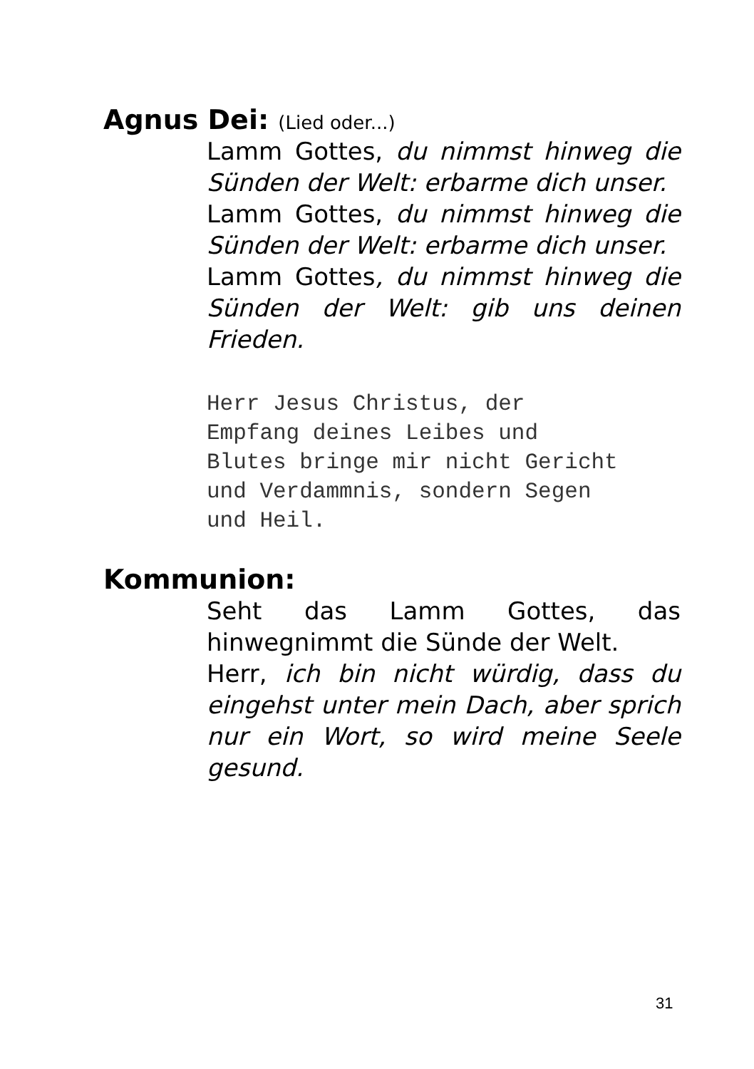Agnus Dei: (Lied oder...)
Lamm Gottes, du nimmst hinweg die Sünden der Welt: erbarme dich unser.
Lamm Gottes, du nimmst hinweg die Sünden der Welt: erbarme dich unser.
Lamm Gottes, du nimmst hinweg die Sünden der Welt: gib uns deinen Frieden.
Herr Jesus Christus, der
Empfang deines Leibes und
Blutes bringe mir nicht Gericht
und Verdammnis, sondern Segen
und Heil.
Kommunion:
Seht das Lamm Gottes, das hinwegnimmt die Sünde der Welt.
Herr, ich bin nicht würdig, dass du eingehst unter mein Dach, aber sprich nur ein Wort, so wird meine Seele gesund.
31